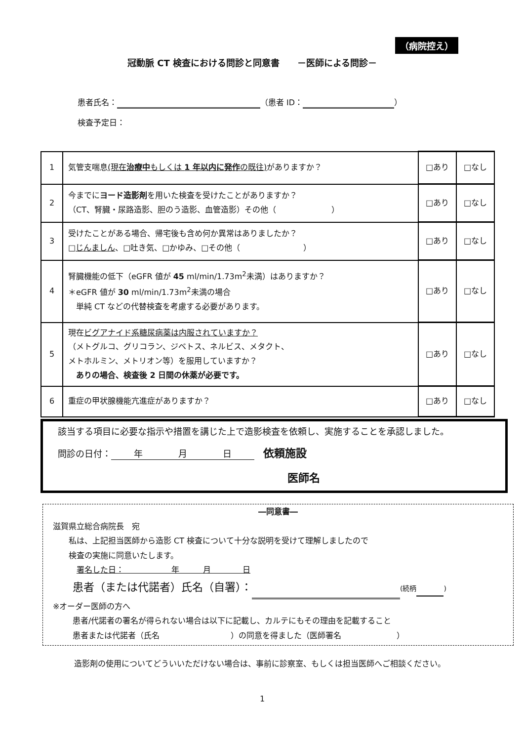（病院控え）
冠動脈 CT 検査における問診と同意書　　－医師による問診－
患者氏名： （患者 ID： ）
検査予定日：
| 1 | 気管支喘息 (現在 治療中 もしくは 1 年以内に発作 の既往) がありますか？ | □あり | □なし |
| 2 | 今までに ヨード造影剤 を用いた検査を受けたことがありますか？ （CT、腎臓・尿路造影、胆のう造影、血管造影）その他（ ） | □あり | □なし |
| 3 | 受けたことがある場合、帰宅後も含め何か異常はありましたか？ □ じんましん 、□吐き気、□かゆみ、□その他（ ） | □あり | □なし |
| 4 | 腎臓機能の低下（eGFR 値が 45 ml/min/1.73m<sup>2</sup>未満）はありますか？ ＊eGFR 値が 30 ml/min/1.73m<sup>2</sup>未満の場合 単純 CT などの代替検査を考慮する必要があります。 | □あり | □なし |
| 5 | 現在 ビグアナイド系糖尿病薬は内服されていますか？ （メトグルコ、グリコラン、ジベトス、ネルビス、メタクト、 メトホルミン、メトリオン等）を服用していますか？ ありの場合、検査後 2 日間の休薬が必要です。 | □あり | □なし |
| 6 | 重症の甲状腺機能亢進症がありますか？ | □あり | □なし |
該当する項目に必要な指示や措置を講じた上で造影検査を依頼し、実施することを承認しました。
問診の日付： 年　　　　月　　　　日　依頼施設
医師名
―同意書―
滋賀県立総合病院長　宛
私は、上記担当医師から造影 CT 検査について十分な説明を受けて理解しましたので
検査の実施に同意いたします。
署名した日：　　　　　　年　　　月　　　　日
患者（または代諾者）氏名（自署）： (続柄 )
※オーダー医師の方へ
患者/代諾者の署名が得られない場合は以下に記載し、カルテにもその理由を記載すること
患者または代諾者（氏名　　　　　　　　　）の同意を得ました（医師署名　　　　　　　）
造影剤の使用についてどういいただけない場合は、事前に診察室、もしくは担当医師へご相談ください。
1